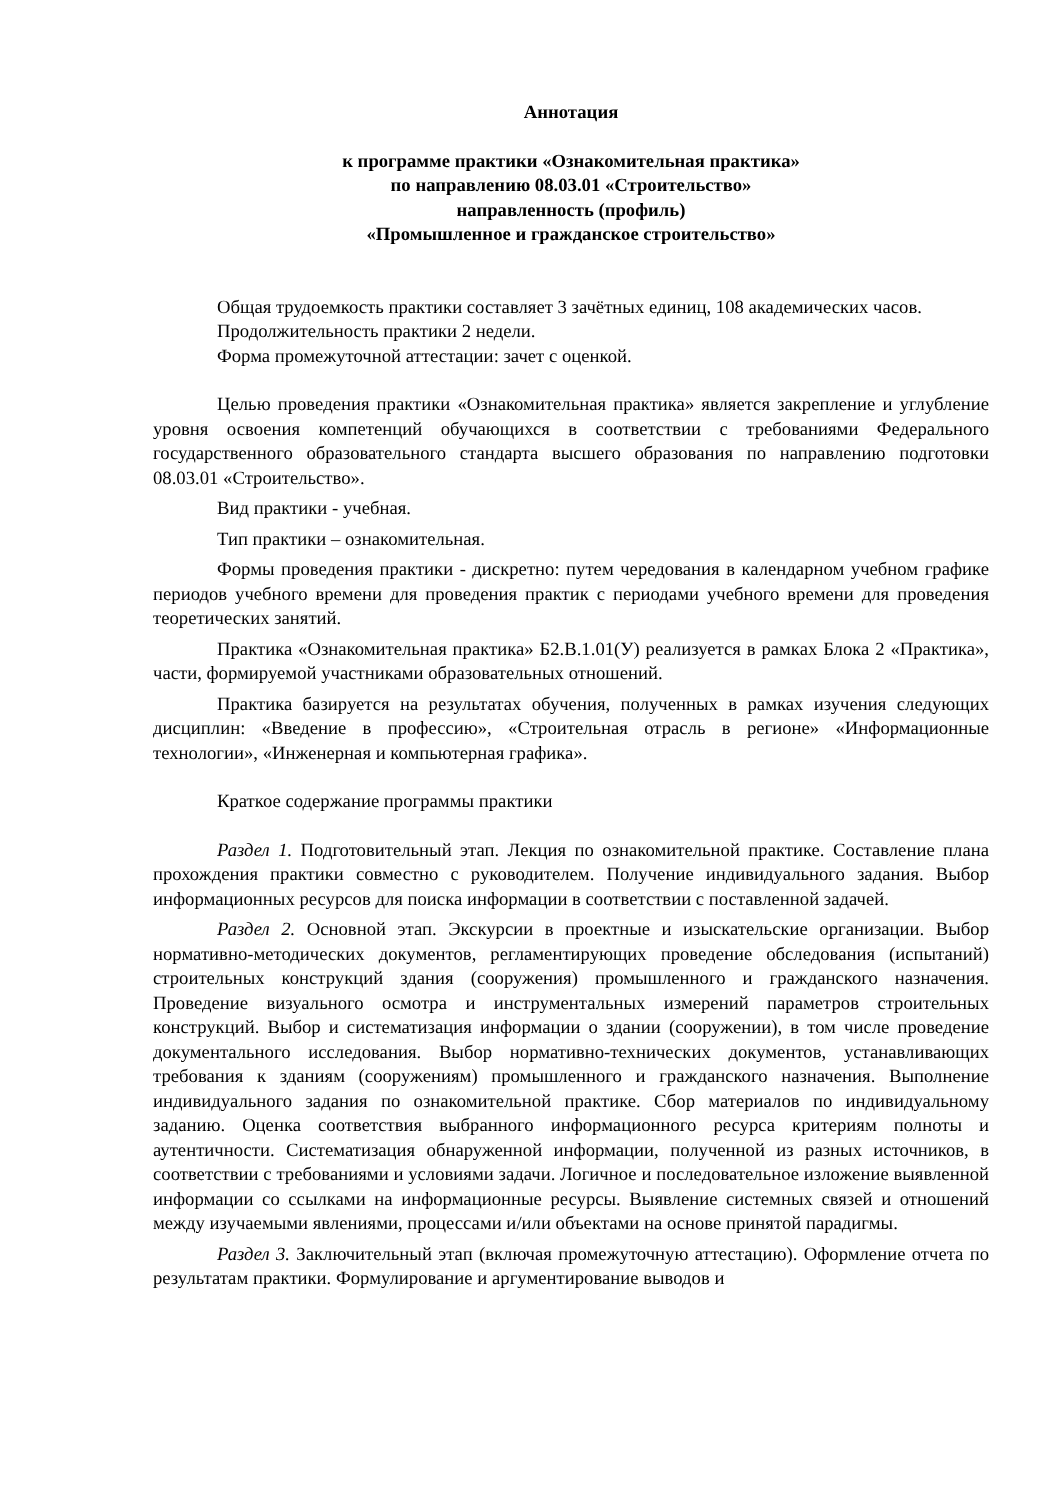Аннотация
к программе практики «Ознакомительная практика»
по направлению 08.03.01 «Строительство»
направленность (профиль)
«Промышленное и гражданское строительство»
Общая трудоемкость практики составляет 3 зачётных единиц, 108 академических часов.
Продолжительность практики 2 недели.
Форма промежуточной аттестации: зачет с оценкой.
Целью проведения практики «Ознакомительная практика» является закрепление и углубление уровня освоения компетенций обучающихся в соответствии с требованиями Федерального государственного образовательного стандарта высшего образования по направлению подготовки 08.03.01 «Строительство».
Вид практики - учебная.
Тип практики – ознакомительная.
Формы проведения практики - дискретно: путем чередования в календарном учебном графике периодов учебного времени для проведения практик с периодами учебного времени для проведения теоретических занятий.
Практика «Ознакомительная практика» Б2.В.1.01(У) реализуется в рамках Блока 2 «Практика», части, формируемой участниками образовательных отношений.
Практика базируется на результатах обучения, полученных в рамках изучения следующих дисциплин: «Введение в профессию», «Строительная отрасль в регионе» «Информационные технологии», «Инженерная и компьютерная графика».
Краткое содержание программы практики
Раздел 1. Подготовительный этап. Лекция по ознакомительной практике. Составление плана прохождения практики совместно с руководителем. Получение индивидуального задания. Выбор информационных ресурсов для поиска информации в соответствии с поставленной задачей.
Раздел 2. Основной этап. Экскурсии в проектные и изыскательские организации. Выбор нормативно-методических документов, регламентирующих проведение обследования (испытаний) строительных конструкций здания (сооружения) промышленного и гражданского назначения. Проведение визуального осмотра и инструментальных измерений параметров строительных конструкций. Выбор и систематизация информации о здании (сооружении), в том числе проведение документального исследования. Выбор нормативно-технических документов, устанавливающих требования к зданиям (сооружениям) промышленного и гражданского назначения. Выполнение индивидуального задания по ознакомительной практике. Сбор материалов по индивидуальному заданию. Оценка соответствия выбранного информационного ресурса критериям полноты и аутентичности. Систематизация обнаруженной информации, полученной из разных источников, в соответствии с требованиями и условиями задачи. Логичное и последовательное изложение выявленной информации со ссылками на информационные ресурсы. Выявление системных связей и отношений между изучаемыми явлениями, процессами и/или объектами на основе принятой парадигмы.
Раздел 3. Заключительный этап (включая промежуточную аттестацию). Оформление отчета по результатам практики. Формулирование и аргументирование выводов и